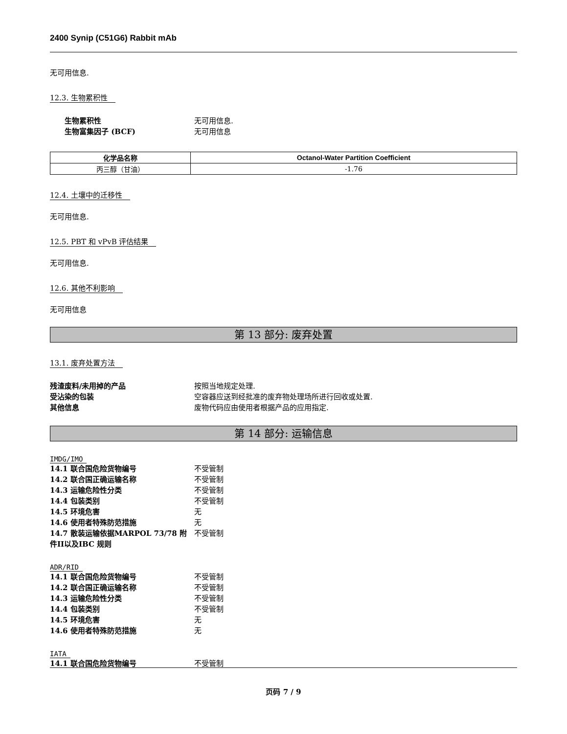2400 Synip (C51G6) Rabbit mAb
无可用信息.
12.3. 生物累积性
生物累积性 无可用信息. 生物富集因子 (BCF) 无可用信息
| 化学品名称 | Octanol-Water Partition Coefficient |
| --- | --- |
| 丙三醇（甘油） | -1.76 |
12.4. 土壤中的迁移性
无可用信息.
12.5. PBT 和 vPvB 评估结果
无可用信息.
12.6. 其他不利影响
无可用信息
第 13 部分: 废弃处置
13.1. 废弃处置方法
残渣废料/未用掉的产品 按照当地规定处理. 受沾染的包装 空容器应送到经批准的废弃物处理场所进行回收或处置. 其他信息 废物代码应由使用者根据产品的应用指定.
第 14 部分: 运输信息
IMDG/IMO
14.1 联合国危险货物编号 不受管制 14.2 联合国正确运输名称 不受管制 14.3 运输危险性分类 不受管制 14.4 包装类别 不受管制 14.5 环境危害 无 14.6 使用者特殊防范措施 无 14.7 散装运输依据MARPOL 73/78 附件II以及IBC 规则 不受管制
ADR/RID
14.1 联合国危险货物编号 不受管制 14.2 联合国正确运输名称 不受管制 14.3 运输危险性分类 不受管制 14.4 包装类别 不受管制 14.5 环境危害 无 14.6 使用者特殊防范措施 无
IATA
14.1 联合国危险货物编号 不受管制
页码 7 / 9